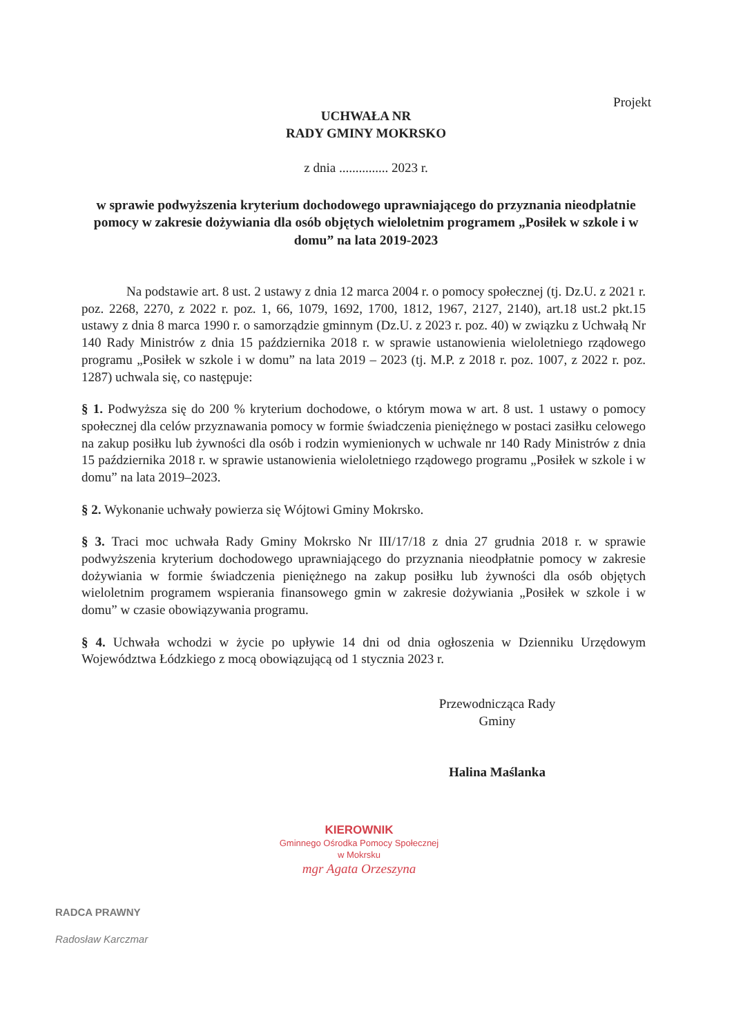Projekt
UCHWAŁA NR
RADY GMINY MOKRSKO
z dnia ............... 2023 r.
w sprawie podwyższenia kryterium dochodowego uprawniającego do przyznania nieodpłatnie pomocy w zakresie dożywiania dla osób objętych wieloletnim programem „Posiłek w szkole i w domu” na lata 2019-2023
Na podstawie art. 8 ust. 2 ustawy z dnia 12 marca 2004 r. o pomocy społecznej (tj. Dz.U. z 2021 r. poz. 2268, 2270, z 2022 r. poz. 1, 66, 1079, 1692, 1700, 1812, 1967, 2127, 2140), art.18 ust.2 pkt.15 ustawy z dnia 8 marca 1990 r. o samorządzie gminnym (Dz.U. z 2023 r. poz. 40) w związku z Uchwałą Nr 140 Rady Ministrów z dnia 15 października 2018 r. w sprawie ustanowienia wieloletniego rządowego programu „Posiłek w szkole i w domu” na lata 2019 – 2023 (tj. M.P. z 2018 r. poz. 1007, z 2022 r. poz. 1287) uchwala się, co następuje:
§ 1. Podwyższa się do 200 % kryterium dochodowe, o którym mowa w art. 8 ust. 1 ustawy o pomocy społecznej dla celów przyznawania pomocy w formie świadczenia pieniężnego w postaci zasiłku celowego na zakup posiłku lub żywności dla osób i rodzin wymienionych w uchwale nr 140 Rady Ministrów z dnia 15 października 2018 r. w sprawie ustanowienia wieloletniego rządowego programu „Posiłek w szkole i w domu” na lata 2019–2023.
§ 2. Wykonanie uchwały powierza się Wójtowi Gminy Mokrsko.
§ 3. Traci moc uchwała Rady Gminy Mokrsko Nr III/17/18 z dnia 27 grudnia 2018 r. w sprawie podwyższenia kryterium dochodowego uprawniającego do przyznania nieodpłatnie pomocy w zakresie dożywiania w formie świadczenia pieniężnego na zakup posiłku lub żywności dla osób objętych wieloletnim programem wspierania finansowego gmin w zakresie dożywiania „Posiłek w szkole i w domu” w czasie obowiązywania programu.
§ 4. Uchwała wchodzi w życie po upływie 14 dni od dnia ogłoszenia w Dzienniku Urzędowym Województwa Łódzkiego z mocą obowiązującą od 1 stycznia 2023 r.
Przewodnicząca Rady
Gminy
Halina Maślanka
KIEROWNIK
Gminnego Ośrodka Pomocy Społecznej
w Mokrsku
mgr Agata Orzeszyna
RADCA PRAWNY
Radosław Karczmar